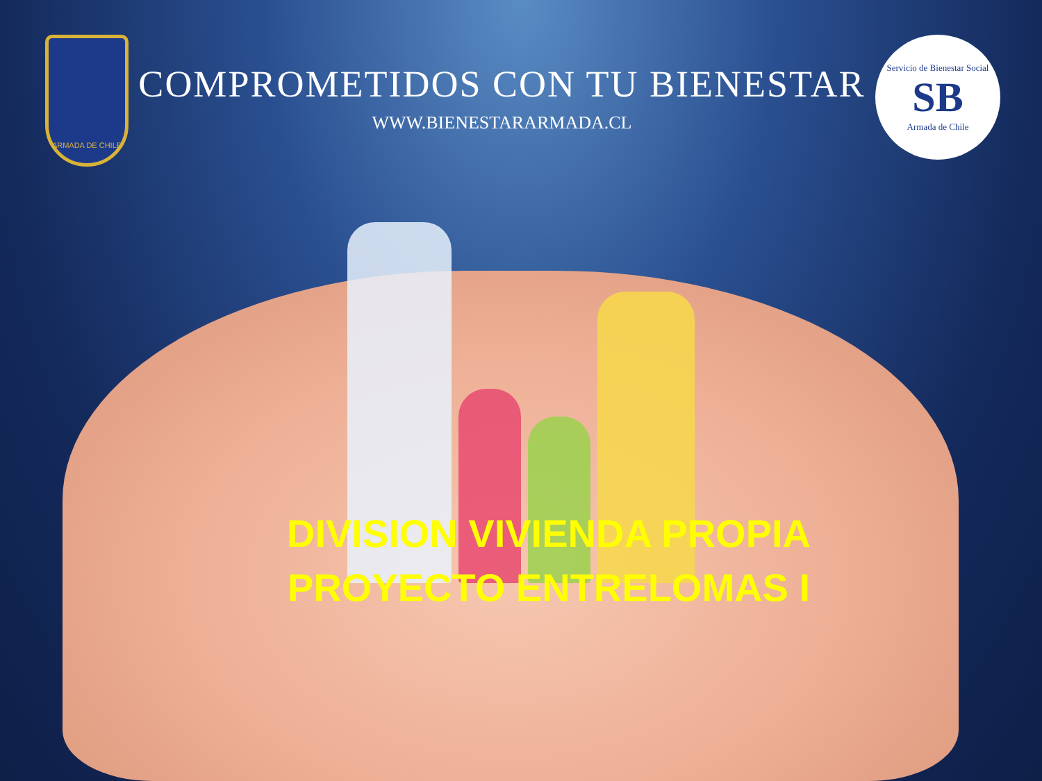ARMADA DE CHILE
COMPROMETIDOS CON TU BIENESTAR
WWW.BIENESTARARMADA.CL
Servicio de Bienestar Social
SB
Armada de Chile
DIVISION VIVIENDA PROPIA
PROYECTO ENTRELOMAS I